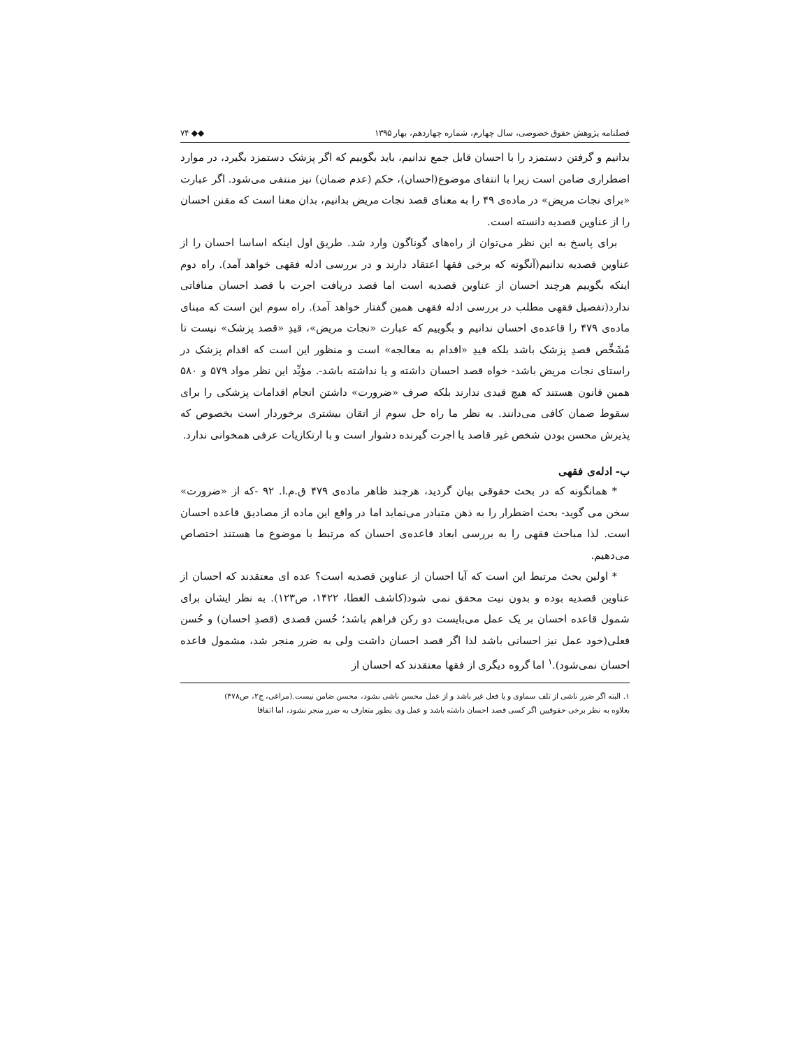فصلنامه پژوهش حقوق خصوصی، سال چهارم، شماره چهاردهم، بهار ۱۳۹۵ ◆◆ ۷۴
بدانیم و گرفتن دستمزد را با احسان قابل جمع ندانیم، باید بگوییم که اگر پزشک دستمزد بگیرد، در موارد اضطراری ضامن است زیرا با انتفای موضوع(احسان)، حکم (عدم ضمان) نیز منتفی می‌شود. اگر عبارت «برای نجات مریض» در ماده‌ی ۴۹ را به معنای قصد نجات مریض بدانیم، بدان معنا است که مقنن احسان را از عناوین قصدیه دانسته است.
برای پاسخ به این نظر می‌توان از راه‌های گوناگون وارد شد. طریق اول اینکه اساسا احسان را از عناوین قصدیه ندانیم(آنگونه که برخی فقها اعتقاد دارند و در بررسی ادله فقهی خواهد آمد). راه دوم اینکه بگوییم هرچند احسان از عناوین قصدیه است اما قصد دریافت اجرت با قصد احسان منافاتی ندارد(تفصیل فقهی مطلب در بررسی ادله فقهی همین گفتار خواهد آمد). راه سوم این است که مبنای ماده‌ی ۴۷۹ را قاعده‌ی احسان ندانیم و بگوییم که عبارت «نجات مریض»، قیدِ «قصد پزشک» نیست تا مُشَخِّص قصدِ پزشک باشد بلکه قیدِ «اقدام به معالجه» است و منظور این است که اقدام پزشک در راستای نجات مریض باشد- خواه قصد احسان داشته و یا نداشته باشد-. مؤیِّد این نظر مواد ۵۷۹ و ۵۸۰ همین قانون هستند که هیچ قیدی ندارند بلکه صرف «ضرورت» داشتن انجام اقدامات پزشکی را برای سقوط ضمان کافی می‌دانند. به نظر ما راه حل سوم از اتقان بیشتری برخوردار است بخصوص که پذیرش محسن بودن شخص غیر قاصد یا اجرت گیرنده دشوار است و با ارتکازیات عرفی همخوانی ندارد.
ب- ادله‌ی فقهی
* همانگونه که در بحث حقوقی بیان گردید، هرچند ظاهر ماده‌ی ۴۷۹ ق.م.ا. ۹۲ -که از «ضرورت» سخن می گوید- بحث اضطرار را به ذهن متبادر می‌نماید اما در واقع این ماده از مصادیق قاعده احسان است. لذا مباحث فقهی را به بررسی ابعاد قاعده‌ی احسان که مرتبط با موضوع ما هستند اختصاص می‌دهیم.
* اولین بحث مرتبط این است که آیا احسان از عناوین قصدیه است؟ عده ای معتقدند که احسان از عناوین قصدیه بوده و بدون نیت محقق نمی شود(کاشف الغطا، ۱۴۲۲، ص۱۲۳). به نظر ایشان برای شمول قاعده احسان بر یک عمل می‌بایست دو رکن فراهم باشد؛ حُسن قصدی (قصدِ احسان) و حُسن فعلی(خود عمل نیز احسانی باشد لذا اگر قصد احسان داشت ولی به ضرر منجر شد، مشمول قاعده احسان نمی‌شود).<sup>۱</sup> اما گروه دیگری از فقها معتقدند که احسان از
۱. البته اگر ضرر ناشی از تلف سماوی و یا فعل غیر باشد و از عمل محسن ناشی نشود، محسن ضامن نیست.(مراغی، ج۲، ص۴۷۸)
بعلاوه به نظر برخی حقوقیین اگر کسی قصد احسان داشته باشد و عمل وی بطور متعارف به ضرر منجر نشود، اما اتفاقا